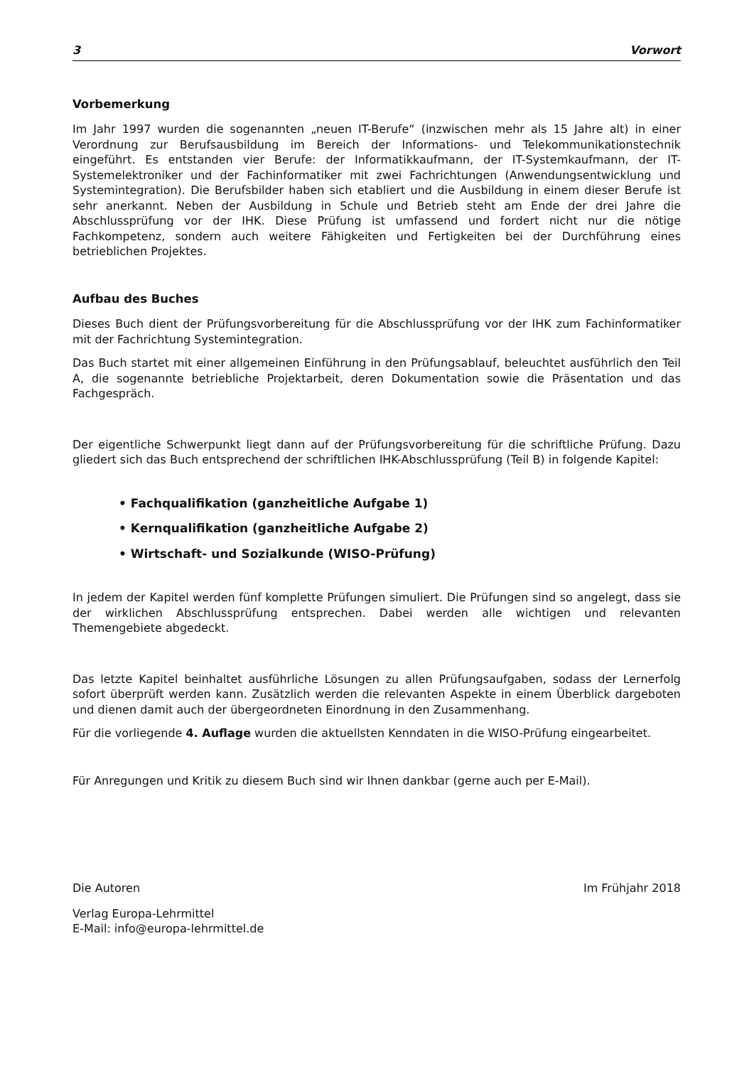3 Vorwort
Vorbemerkung
Im Jahr 1997 wurden die sogenannten „neuen IT-Berufe“ (inzwischen mehr als 15 Jahre alt) in einer Verordnung zur Berufsausbildung im Bereich der Informations- und Telekommunikationstechnik eingeführt. Es entstanden vier Berufe: der Informatikkaufmann, der IT-Systemkaufmann, der IT-Systemelektroniker und der Fachinformatiker mit zwei Fachrichtungen (Anwendungsentwicklung und Systemintegration). Die Berufsbilder haben sich etabliert und die Ausbildung in einem dieser Berufe ist sehr anerkannt. Neben der Ausbildung in Schule und Betrieb steht am Ende der drei Jahre die Abschlussprüfung vor der IHK. Diese Prüfung ist umfassend und fordert nicht nur die nötige Fachkompetenz, sondern auch weitere Fähigkeiten und Fertigkeiten bei der Durchführung eines betrieblichen Projektes.
Aufbau des Buches
Dieses Buch dient der Prüfungsvorbereitung für die Abschlussprüfung vor der IHK zum Fachinformatiker mit der Fachrichtung Systemintegration.
Das Buch startet mit einer allgemeinen Einführung in den Prüfungsablauf, beleuchtet ausführlich den Teil A, die sogenannte betriebliche Projektarbeit, deren Dokumentation sowie die Präsentation und das Fachgespräch.
Der eigentliche Schwerpunkt liegt dann auf der Prüfungsvorbereitung für die schriftliche Prüfung. Dazu gliedert sich das Buch entsprechend der schriftlichen IHK-Abschlussprüfung (Teil B) in folgende Kapitel:
• Fachqualifikation (ganzheitliche Aufgabe 1)
• Kernqualifikation (ganzheitliche Aufgabe 2)
• Wirtschaft- und Sozialkunde (WISO-Prüfung)
In jedem der Kapitel werden fünf komplette Prüfungen simuliert. Die Prüfungen sind so angelegt, dass sie der wirklichen Abschlussprüfung entsprechen. Dabei werden alle wichtigen und relevanten Themengebiete abgedeckt.
Das letzte Kapitel beinhaltet ausführliche Lösungen zu allen Prüfungsaufgaben, sodass der Lernerfolg sofort überprüft werden kann. Zusätzlich werden die relevanten Aspekte in einem Überblick dargeboten und dienen damit auch der übergeordneten Einordnung in den Zusammenhang.
Für die vorliegende 4. Auflage wurden die aktuellsten Kenndaten in die WISO-Prüfung eingearbeitet.
Für Anregungen und Kritik zu diesem Buch sind wir Ihnen dankbar (gerne auch per E-Mail).
Die Autoren Im Frühjahr 2018
Verlag Europa-Lehrmittel
E-Mail: info@europa-lehrmittel.de